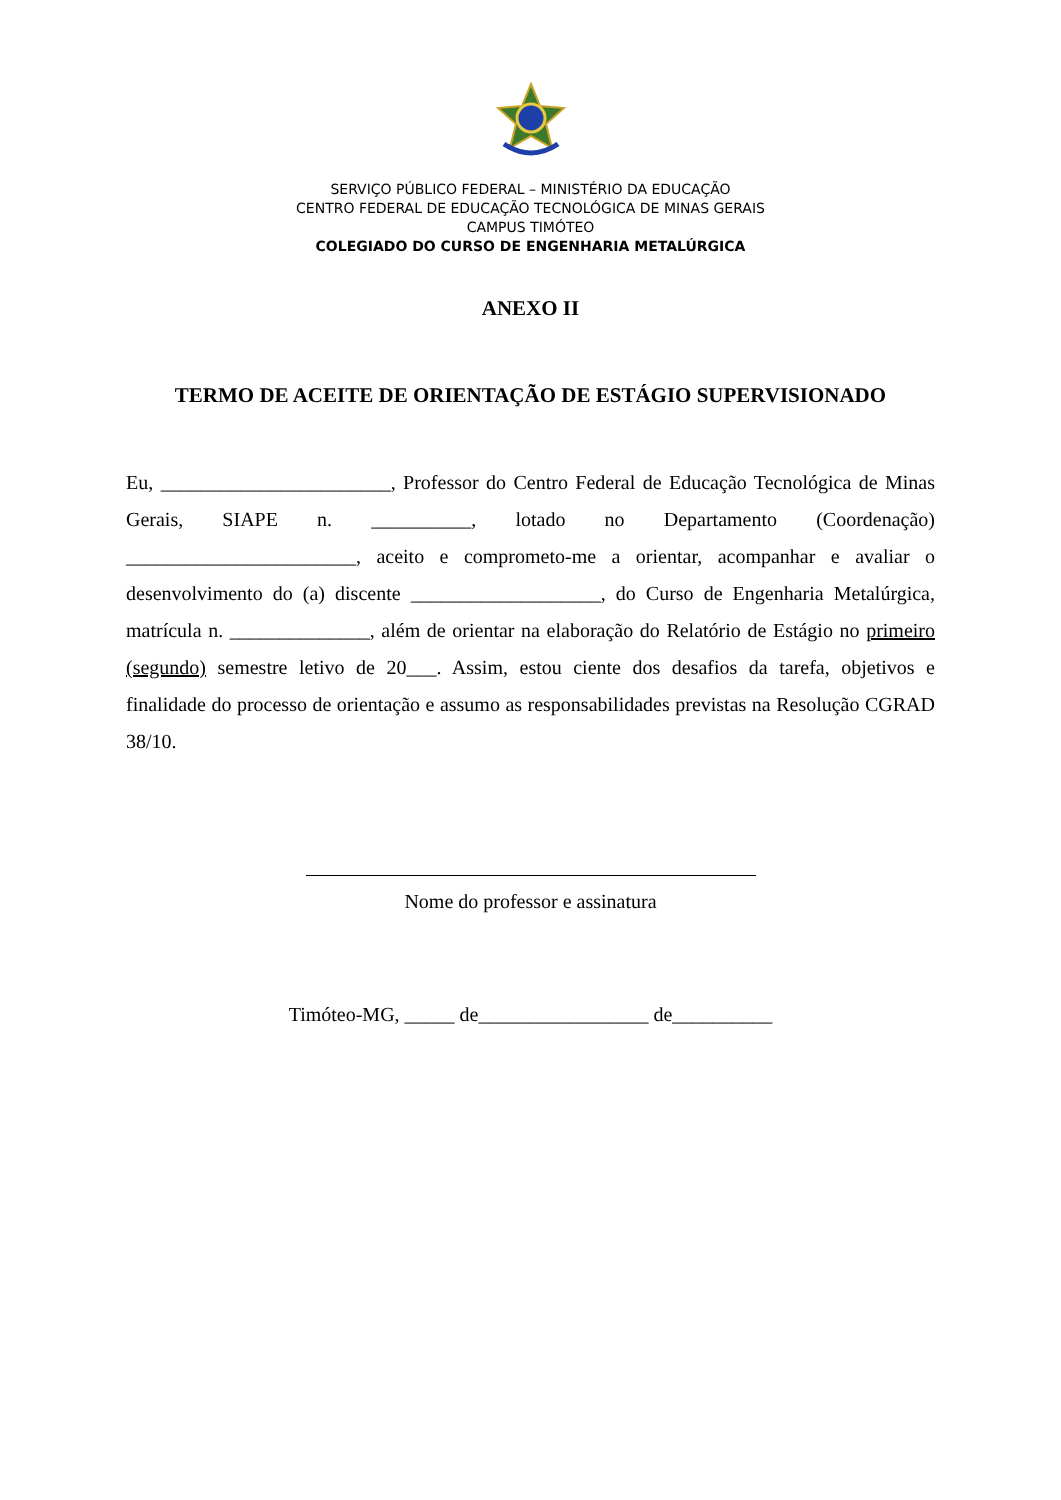SERVIÇO PÚBLICO FEDERAL – MINISTÉRIO DA EDUCAÇÃO
CENTRO FEDERAL DE EDUCAÇÃO TECNOLÓGICA DE MINAS GERAIS
CAMPUS TIMÓTEO
COLEGIADO DO CURSO DE ENGENHARIA METALÚRGICA
ANEXO II
TERMO DE ACEITE DE ORIENTAÇÃO DE ESTÁGIO SUPERVISIONADO
Eu, _______________________, Professor do Centro Federal de Educação Tecnológica de Minas Gerais, SIAPE n. __________, lotado no Departamento (Coordenação) _______________________, aceito e comprometo-me a orientar, acompanhar e avaliar o desenvolvimento do (a) discente ___________________, do Curso de Engenharia Metalúrgica, matrícula n. ______________, além de orientar na elaboração do Relatório de Estágio no primeiro (segundo) semestre letivo de 20___. Assim, estou ciente dos desafios da tarefa, objetivos e finalidade do processo de orientação e assumo as responsabilidades previstas na Resolução CGRAD 38/10.
Nome do professor e assinatura
Timóteo-MG, _____ de_________________ de__________